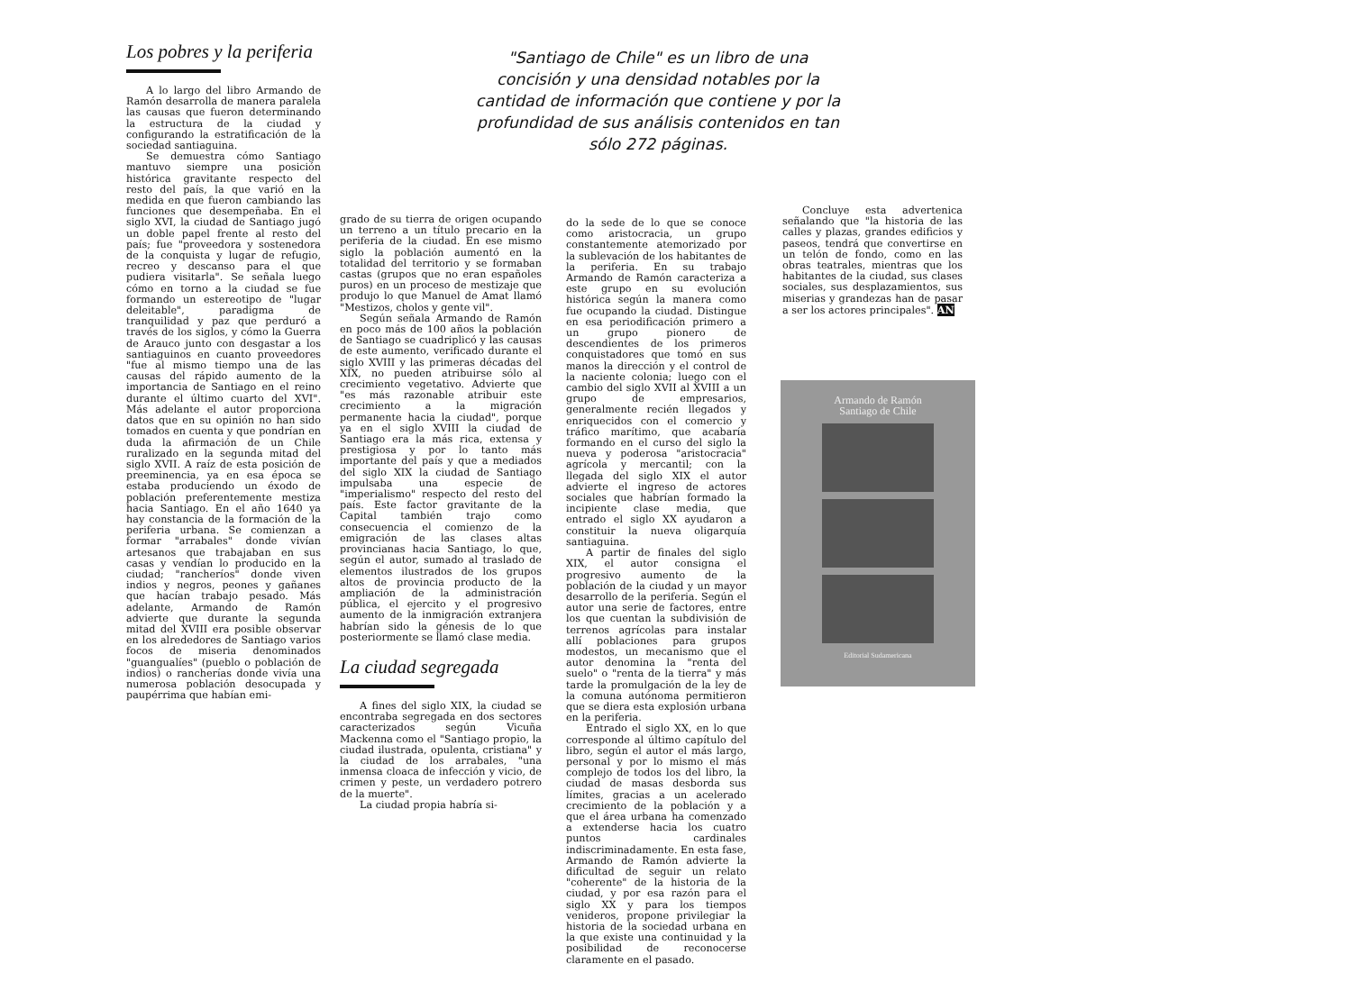Los pobres y la periferia
A lo largo del libro Armando de Ramón desarrolla de manera paralela las causas que fueron determinando la estructura de la ciudad y configurando la estratificación de la sociedad santiaguina.
Se demuestra cómo Santiago mantuvo siempre una posición histórica gravitante respecto del resto del país, la que varió en la medida en que fueron cambiando las funciones que desempeñaba. En el siglo XVI, la ciudad de Santiago jugó un doble papel frente al resto del país; fue "proveedora y sostenedora de la conquista y lugar de refugio, recreo y descanso para el que pudiera visitarla". Se señala luego cómo en torno a la ciudad se fue formando un estereotipo de "lugar deleitable", paradigma de tranquilidad y paz que perduró a través de los siglos, y cómo la Guerra de Arauco junto con desgastar a los santiaguinos en cuanto proveedores "fue al mismo tiempo una de las causas del rápido aumento de la importancia de Santiago en el reino durante el último cuarto del XVI". Más adelante el autor proporciona datos que en su opinión no han sido tomados en cuenta y que pondrían en duda la afirmación de un Chile ruralizado en la segunda mitad del siglo XVII. A raíz de esta posición de preeminencia, ya en esa época se estaba produciendo un éxodo de población preferentemente mestiza hacia Santiago. En el año 1640 ya hay constancia de la formación de la periferia urbana. Se comienzan a formar "arrabales" donde vivían artesanos que trabajaban en sus casas y vendían lo producido en la ciudad; "rancheríos" donde viven indios y negros, peones y gañanes que hacían trabajo pesado. Más adelante, Armando de Ramón advierte que durante la segunda mitad del XVIII era posible observar en los alrededores de Santiago varios focos de miseria denominados "guangualíes" (pueblo o población de indios) o rancherías donde vivía una numerosa población desocupada y paupérrima que habían emi-
"Santiago de Chile" es un libro de una concisión y una densidad notables por la cantidad de información que contiene y por la profundidad de sus análisis contenidos en tan sólo 272 páginas.
grado de su tierra de origen ocupando un terreno a un título precario en la periferia de la ciudad. En ese mismo siglo la población aumentó en la totalidad del territorio y se formaban castas (grupos que no eran españoles puros) en un proceso de mestizaje que produjo lo que Manuel de Amat llamó "Mestizos, cholos y gente vil".
Según señala Armando de Ramón en poco más de 100 años la población de Santiago se cuadriplicó y las causas de este aumento, verificado durante el siglo XVIII y las primeras décadas del XIX, no pueden atribuirse sólo al crecimiento vegetativo. Advierte que "es más razonable atribuir este crecimiento a la migración permanente hacia la ciudad", porque ya en el siglo XVIII la ciudad de Santiago era la más rica, extensa y prestigiosa y por lo tanto más importante del país y que a mediados del siglo XIX la ciudad de Santiago impulsaba una especie de "imperialismo" respecto del resto del país. Este factor gravitante de la Capital también trajo como consecuencia el comienzo de la emigración de las clases altas provincianas hacia Santiago, lo que, según el autor, sumado al traslado de elementos ilustrados de los grupos altos de provincia producto de la ampliación de la administración pública, el ejercito y el progresivo aumento de la inmigración extranjera habrían sido la génesis de lo que posteriormente se llamó clase media.
La ciudad segregada
A fines del siglo XIX, la ciudad se encontraba segregada en dos sectores caracterizados según Vicuña Mackenna como el "Santiago propio, la ciudad ilustrada, opulenta, cristiana" y la ciudad de los arrabales, "una inmensa cloaca de infección y vicio, de crimen y peste, un verdadero potrero de la muerte".
La ciudad propia habría si-
do la sede de lo que se conoce como aristocracia, un grupo constantemente atemorizado por la sublevación de los habitantes de la periferia. En su trabajo Armando de Ramón caracteriza a este grupo en su evolución histórica según la manera como fue ocupando la ciudad. Distingue en esa periodificación primero a un grupo pionero de descendientes de los primeros conquistadores que tomó en sus manos la dirección y el control de la naciente colonia; luego con el cambio del siglo XVII al XVIII a un grupo de empresarios, generalmente recién llegados y enriquecidos con el comercio y tráfico marítimo, que acabaría formando en el curso del siglo la nueva y poderosa "aristocracia" agrícola y mercantil; con la llegada del siglo XIX el autor advierte el ingreso de actores sociales que habrían formado la incipiente clase media, que entrado el siglo XX ayudaron a constituir la nueva oligarquía santiaguina.
A partir de finales del siglo XIX, el autor consigna el progresivo aumento de la población de la ciudad y un mayor desarrollo de la periferia. Según el autor una serie de factores, entre los que cuentan la subdivisión de terrenos agrícolas para instalar allí poblaciones para grupos modestos, un mecanismo que el autor denomina la "renta del suelo" o "renta de la tierra" y más tarde la promulgación de la ley de la comuna autónoma permitieron que se diera esta explosión urbana en la periferia.
Entrado el siglo XX, en lo que corresponde al último capítulo del libro, según el autor el más largo, personal y por lo mismo el más complejo de todos los del libro, la ciudad de masas desborda sus límites, gracias a un acelerado crecimiento de la población y a que el área urbana ha comenzado a extenderse hacia los cuatro puntos cardinales indiscriminadamente. En esta fase, Armando de Ramón advierte la dificultad de seguir un relato "coherente" de la historia de la ciudad, y por esa razón para el siglo XX y para los tiempos venideros, propone privilegiar la historia de la sociedad urbana en la que existe una continuidad y la posibilidad de reconocerse claramente en el pasado.
Concluye esta advertenica señalando que "la historia de las calles y plazas, grandes edificios y paseos, tendrá que convertirse en un telón de fondo, como en las obras teatrales, mientras que los habitantes de la ciudad, sus clases sociales, sus desplazamientos, sus miserias y grandezas han de pasar a ser los actores principales". AN
Armando de Ramón
Santiago de Chile
Editorial Sudamericana